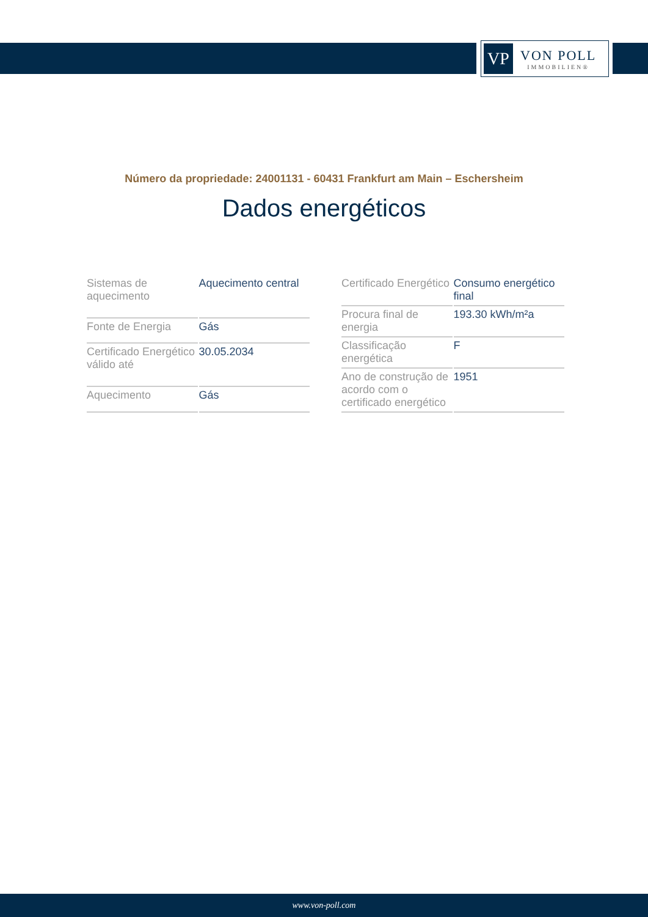VP
VON POLL
IMMOBILIEN®
Número da propriedade: 24001131 - 60431 Frankfurt am Main – Eschersheim
Dados energéticos
| Sistemas de aquecimento | Aquecimento central |
| Fonte de Energia | Gás |
| Certificado Energético válido até | 30.05.2034 |
| Aquecimento | Gás |
| Certificado Energético | Consumo energético final |
| Procura final de energia | 193.30 kWh/m²a |
| Classificação energética | F |
| Ano de construção de acordo com o certificado energético | 1951 |
www.von-poll.com